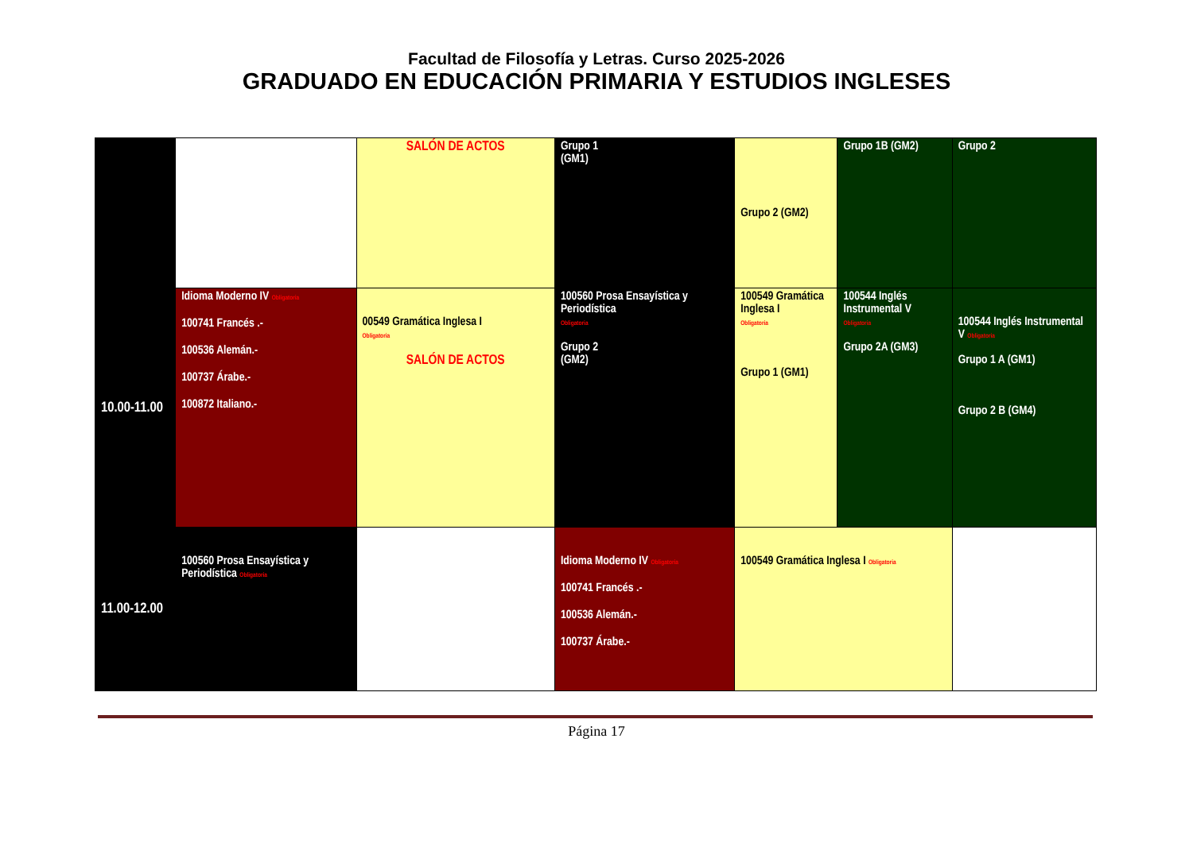Facultad de Filosofía y Letras. Curso 2025-2026
GRADUADO EN EDUCACIÓN PRIMARIA Y ESTUDIOS INGLESES
| | | SALÓN DE ACTOS | Grupo 1 (GM1) | Grupo 2 (GM2) | Grupo 1B (GM2) | Grupo 2 |
| 10.00-11.00 | Idioma Moderno IV Obligatoria 100741 Francés .- 100536 Alemán.- 100737 Árabe.- 100872 Italiano.- | 00549 Gramática Inglesa I Obligatoria SALÓN DE ACTOS | 100560 Prosa Ensayística y Periodística Obligatoria Grupo 2 (GM2) | 100549 Gramática Inglesa I Obligatoria Grupo 1 (GM1) | 100544 Inglés Instrumental V Obligatoria Grupo 2A (GM3) | 100544 Inglés Instrumental V Obligatoria Grupo 1 A (GM1) Grupo 2 B (GM4) |
| 11.00-12.00 | 100560 Prosa Ensayística y Periodística Obligatoria | | Idioma Moderno IV Obligatoria 100741 Francés .- 100536 Alemán.- 100737 Árabe.- | 100549 Gramática Inglesa I Obligatoria | | |
Página 17